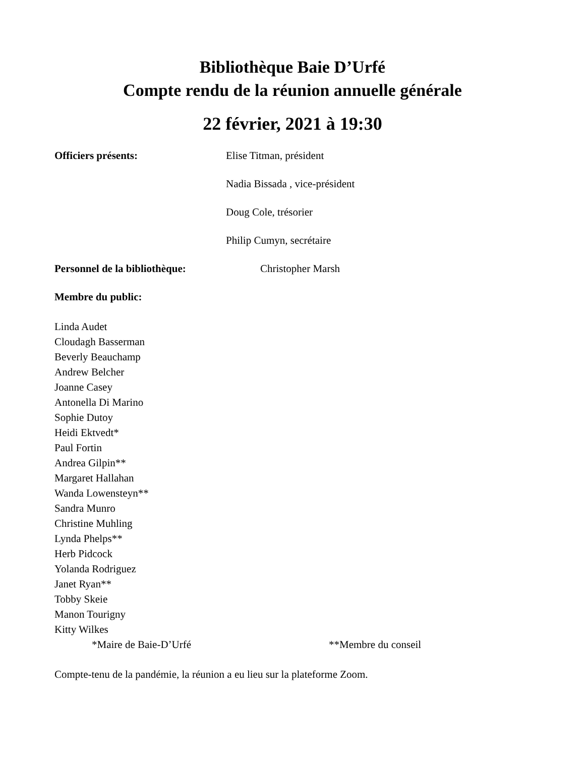Bibliothèque Baie D’Urfé
Compte rendu de la réunion annuelle générale
22 février, 2021 à 19:30
Officiers présents: Elise Titman, président
Nadia Bissada , vice-président
Doug Cole, trésorier
Philip Cumyn, secrétaire
Personnel de la bibliothèque: Christopher Marsh
Membre du public:
Linda Audet
Cloudagh Basserman
Beverly Beauchamp
Andrew Belcher
Joanne Casey
Antonella Di Marino
Sophie Dutoy
Heidi Ektvedt*
Paul Fortin
Andrea Gilpin**
Margaret Hallahan
Wanda Lowensteyn**
Sandra Munro
Christine Muhling
Lynda Phelps**
Herb Pidcock
Yolanda Rodriguez
Janet Ryan**
Tobby Skeie
Manon Tourigny
Kitty Wilkes
*Maire de Baie-D’Urfé **Membre du conseil
Compte-tenu de la pandémie, la réunion a eu lieu sur la plateforme Zoom.